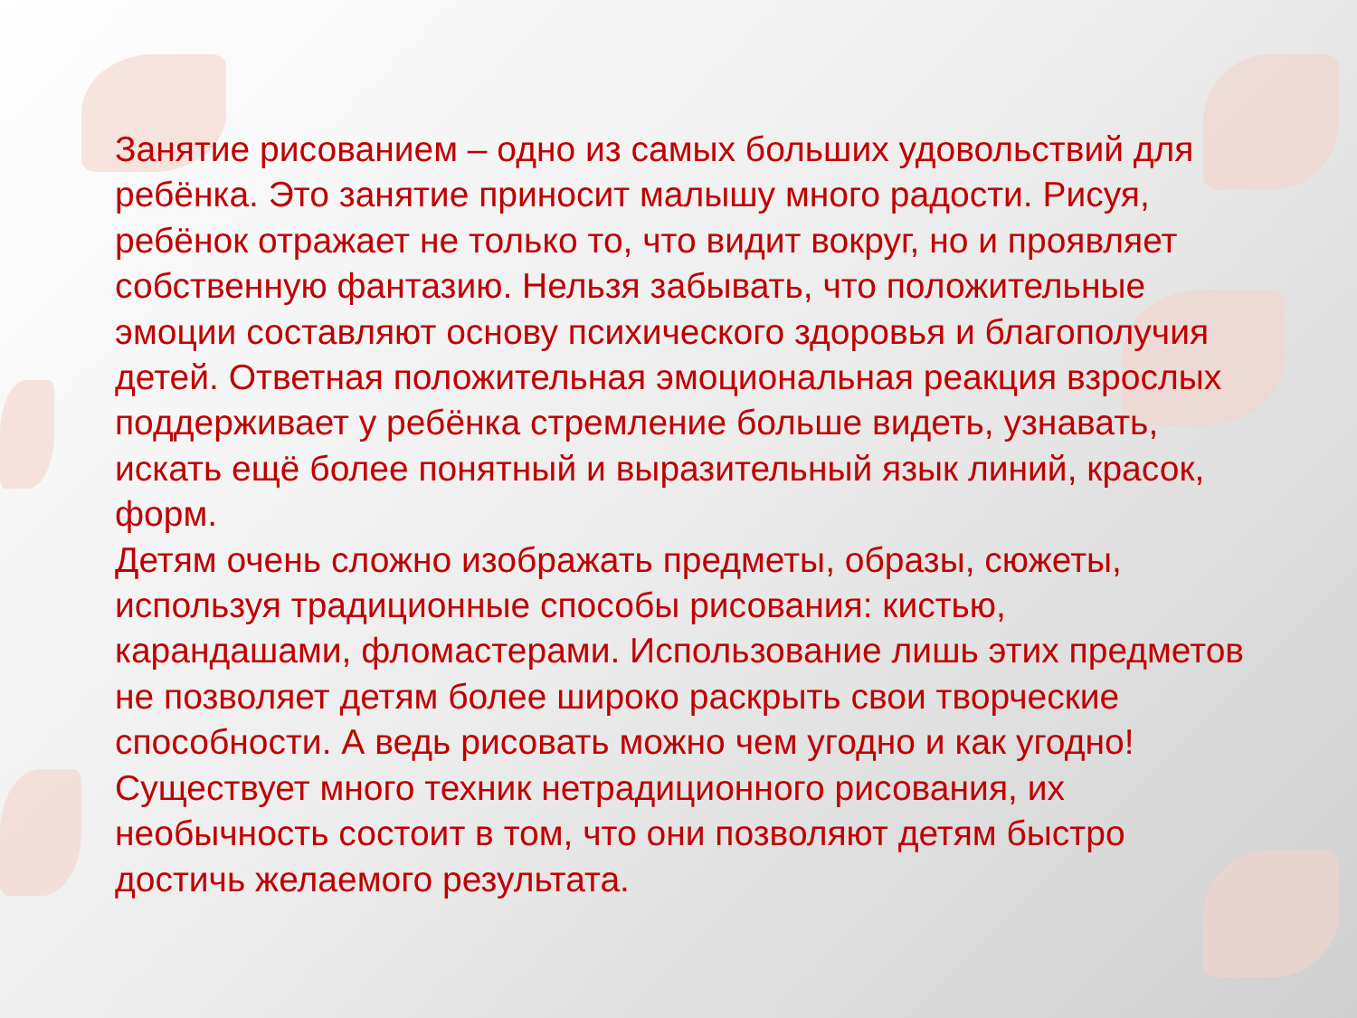Занятие рисованием – одно из самых больших удовольствий для ребёнка. Это занятие приносит малышу много радости. Рисуя, ребёнок отражает не только то, что видит вокруг, но и проявляет собственную фантазию. Нельзя забывать, что положительные эмоции составляют основу психического здоровья и благополучия детей. Ответная положительная эмоциональная реакция взрослых поддерживает у ребёнка стремление больше видеть, узнавать, искать ещё более понятный и выразительный язык линий, красок, форм.
Детям очень сложно изображать предметы, образы, сюжеты, используя традиционные способы рисования: кистью, карандашами, фломастерами. Использование лишь этих предметов не позволяет детям более широко раскрыть свои творческие способности. А ведь рисовать можно чем угодно и как угодно! Существует много техник нетрадиционного рисования, их необычность состоит в том, что они позволяют детям быстро достичь желаемого результата.